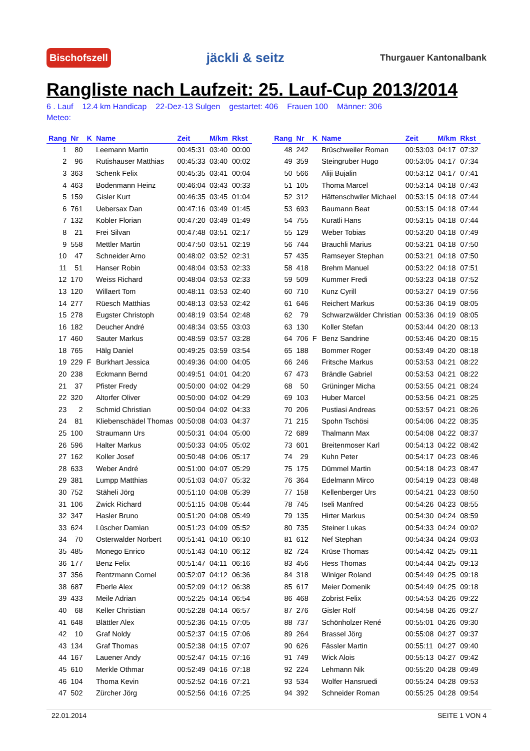Bischofszell jäckli & seitz Thurgauer Kantonalbank
Rangliste nach Laufzeit: 25. Lauf-Cup 2013/2014
6 . Lauf 12.4 km Handicap 22-Dez-13 Sulgen gestartet: 406 Frauen 100 Männer: 306
Meteo:
| Rang | Nr | K | Name | Zeit | M/km | Rkst |
| --- | --- | --- | --- | --- | --- | --- |
| 1 | 80 | | Leemann Martin | 00:45:31 | 03:40 | 00:00 |
| 2 | 96 | | Rutishauser Matthias | 00:45:33 | 03:40 | 00:02 |
| 3 | 363 | | Schenk Felix | 00:45:35 | 03:41 | 00:04 |
| 4 | 463 | | Bodenmann Heinz | 00:46:04 | 03:43 | 00:33 |
| 5 | 159 | | Gisler Kurt | 00:46:35 | 03:45 | 01:04 |
| 6 | 761 | | Uebersax Dan | 00:47:16 | 03:49 | 01:45 |
| 7 | 132 | | Kobler Florian | 00:47:20 | 03:49 | 01:49 |
| 8 | 21 | | Frei Silvan | 00:47:48 | 03:51 | 02:17 |
| 9 | 558 | | Mettler Martin | 00:47:50 | 03:51 | 02:19 |
| 10 | 47 | | Schneider Arno | 00:48:02 | 03:52 | 02:31 |
| 11 | 51 | | Hanser Robin | 00:48:04 | 03:53 | 02:33 |
| 12 | 170 | | Weiss Richard | 00:48:04 | 03:53 | 02:33 |
| 13 | 120 | | Willaert Tom | 00:48:11 | 03:53 | 02:40 |
| 14 | 277 | | Rüesch Matthias | 00:48:13 | 03:53 | 02:42 |
| 15 | 278 | | Eugster Christoph | 00:48:19 | 03:54 | 02:48 |
| 16 | 182 | | Deucher André | 00:48:34 | 03:55 | 03:03 |
| 17 | 460 | | Sauter Markus | 00:48:59 | 03:57 | 03:28 |
| 18 | 765 | | Hälg Daniel | 00:49:25 | 03:59 | 03:54 |
| 19 | 229 | F | Burkhart Jessica | 00:49:36 | 04:00 | 04:05 |
| 20 | 238 | | Eckmann Bernd | 00:49:51 | 04:01 | 04:20 |
| 21 | 37 | | Pfister Fredy | 00:50:00 | 04:02 | 04:29 |
| 22 | 320 | | Altorfer Oliver | 00:50:00 | 04:02 | 04:29 |
| 23 | 2 | | Schmid Christian | 00:50:04 | 04:02 | 04:33 |
| 24 | 81 | | Kliebenschädel Thomas | 00:50:08 | 04:03 | 04:37 |
| 25 | 100 | | Straumann Urs | 00:50:31 | 04:04 | 05:00 |
| 26 | 596 | | Halter Markus | 00:50:33 | 04:05 | 05:02 |
| 27 | 162 | | Koller Josef | 00:50:48 | 04:06 | 05:17 |
| 28 | 633 | | Weber André | 00:51:00 | 04:07 | 05:29 |
| 29 | 381 | | Lumpp Matthias | 00:51:03 | 04:07 | 05:32 |
| 30 | 752 | | Stäheli Jörg | 00:51:10 | 04:08 | 05:39 |
| 31 | 106 | | Zwick Richard | 00:51:15 | 04:08 | 05:44 |
| 32 | 347 | | Hasler Bruno | 00:51:20 | 04:08 | 05:49 |
| 33 | 624 | | Lüscher Damian | 00:51:23 | 04:09 | 05:52 |
| 34 | 70 | | Osterwalder Norbert | 00:51:41 | 04:10 | 06:10 |
| 35 | 485 | | Monego Enrico | 00:51:43 | 04:10 | 06:12 |
| 36 | 177 | | Benz Felix | 00:51:47 | 04:11 | 06:16 |
| 37 | 356 | | Rentzmann Cornel | 00:52:07 | 04:12 | 06:36 |
| 38 | 687 | | Eberle Alex | 00:52:09 | 04:12 | 06:38 |
| 39 | 433 | | Meile Adrian | 00:52:25 | 04:14 | 06:54 |
| 40 | 68 | | Keller Christian | 00:52:28 | 04:14 | 06:57 |
| 41 | 648 | | Blättler Alex | 00:52:36 | 04:15 | 07:05 |
| 42 | 10 | | Graf Noldy | 00:52:37 | 04:15 | 07:06 |
| 43 | 134 | | Graf Thomas | 00:52:38 | 04:15 | 07:07 |
| 44 | 167 | | Lauener Andy | 00:52:47 | 04:15 | 07:16 |
| 45 | 610 | | Merkle Othmar | 00:52:49 | 04:16 | 07:18 |
| 46 | 104 | | Thoma Kevin | 00:52:52 | 04:16 | 07:21 |
| 47 | 502 | | Zürcher Jörg | 00:52:56 | 04:16 | 07:25 |
| Rang | Nr | K | Name | Zeit | M/km | Rkst |
| --- | --- | --- | --- | --- | --- | --- |
| 48 | 242 | | Brüschweiler Roman | 00:53:03 | 04:17 | 07:32 |
| 49 | 359 | | Steingruber Hugo | 00:53:05 | 04:17 | 07:34 |
| 50 | 566 | | Aliji Bujalin | 00:53:12 | 04:17 | 07:41 |
| 51 | 105 | | Thoma Marcel | 00:53:14 | 04:18 | 07:43 |
| 52 | 312 | | Hättenschwiler Michael | 00:53:15 | 04:18 | 07:44 |
| 53 | 693 | | Baumann Beat | 00:53:15 | 04:18 | 07:44 |
| 54 | 755 | | Kuratli Hans | 00:53:15 | 04:18 | 07:44 |
| 55 | 129 | | Weber Tobias | 00:53:20 | 04:18 | 07:49 |
| 56 | 744 | | Brauchli Marius | 00:53:21 | 04:18 | 07:50 |
| 57 | 435 | | Ramseyer Stephan | 00:53:21 | 04:18 | 07:50 |
| 58 | 418 | | Brehm Manuel | 00:53:22 | 04:18 | 07:51 |
| 59 | 509 | | Kummer Fredi | 00:53:23 | 04:18 | 07:52 |
| 60 | 710 | | Kunz Cyrill | 00:53:27 | 04:19 | 07:56 |
| 61 | 646 | | Reichert Markus | 00:53:36 | 04:19 | 08:05 |
| 62 | 79 | | Schwarzwälder Christian | 00:53:36 | 04:19 | 08:05 |
| 63 | 130 | | Koller Stefan | 00:53:44 | 04:20 | 08:13 |
| 64 | 706 | F | Benz Sandrine | 00:53:46 | 04:20 | 08:15 |
| 65 | 188 | | Bommer Roger | 00:53:49 | 04:20 | 08:18 |
| 66 | 246 | | Fritsche Markus | 00:53:53 | 04:21 | 08:22 |
| 67 | 473 | | Brändle Gabriel | 00:53:53 | 04:21 | 08:22 |
| 68 | 50 | | Grüninger Micha | 00:53:55 | 04:21 | 08:24 |
| 69 | 103 | | Huber Marcel | 00:53:56 | 04:21 | 08:25 |
| 70 | 206 | | Pustiasi Andreas | 00:53:57 | 04:21 | 08:26 |
| 71 | 215 | | Spohn Tschösi | 00:54:06 | 04:22 | 08:35 |
| 72 | 689 | | Thalmann Max | 00:54:08 | 04:22 | 08:37 |
| 73 | 601 | | Breitenmoser Karl | 00:54:13 | 04:22 | 08:42 |
| 74 | 29 | | Kuhn Peter | 00:54:17 | 04:23 | 08:46 |
| 75 | 175 | | Dümmel Martin | 00:54:18 | 04:23 | 08:47 |
| 76 | 364 | | Edelmann Mirco | 00:54:19 | 04:23 | 08:48 |
| 77 | 158 | | Kellenberger Urs | 00:54:21 | 04:23 | 08:50 |
| 78 | 745 | | Iseli Manfred | 00:54:26 | 04:23 | 08:55 |
| 79 | 135 | | Hirter Markus | 00:54:30 | 04:24 | 08:59 |
| 80 | 735 | | Steiner Lukas | 00:54:33 | 04:24 | 09:02 |
| 81 | 612 | | Nef Stephan | 00:54:34 | 04:24 | 09:03 |
| 82 | 724 | | Krüse Thomas | 00:54:42 | 04:25 | 09:11 |
| 83 | 456 | | Hess Thomas | 00:54:44 | 04:25 | 09:13 |
| 84 | 318 | | Winiger Roland | 00:54:49 | 04:25 | 09:18 |
| 85 | 617 | | Meier Domenik | 00:54:49 | 04:25 | 09:18 |
| 86 | 468 | | Zobrist Felix | 00:54:53 | 04:26 | 09:22 |
| 87 | 276 | | Gisler Rolf | 00:54:58 | 04:26 | 09:27 |
| 88 | 737 | | Schönholzer René | 00:55:01 | 04:26 | 09:30 |
| 89 | 264 | | Brassel Jörg | 00:55:08 | 04:27 | 09:37 |
| 90 | 626 | | Fässler Martin | 00:55:11 | 04:27 | 09:40 |
| 91 | 749 | | Wick Alois | 00:55:13 | 04:27 | 09:42 |
| 92 | 224 | | Lehmann Nik | 00:55:20 | 04:28 | 09:49 |
| 93 | 534 | | Wolfer Hansruedi | 00:55:24 | 04:28 | 09:53 |
| 94 | 392 | | Schneider Roman | 00:55:25 | 04:28 | 09:54 |
22.01.2014 SEITE 1 VON 4